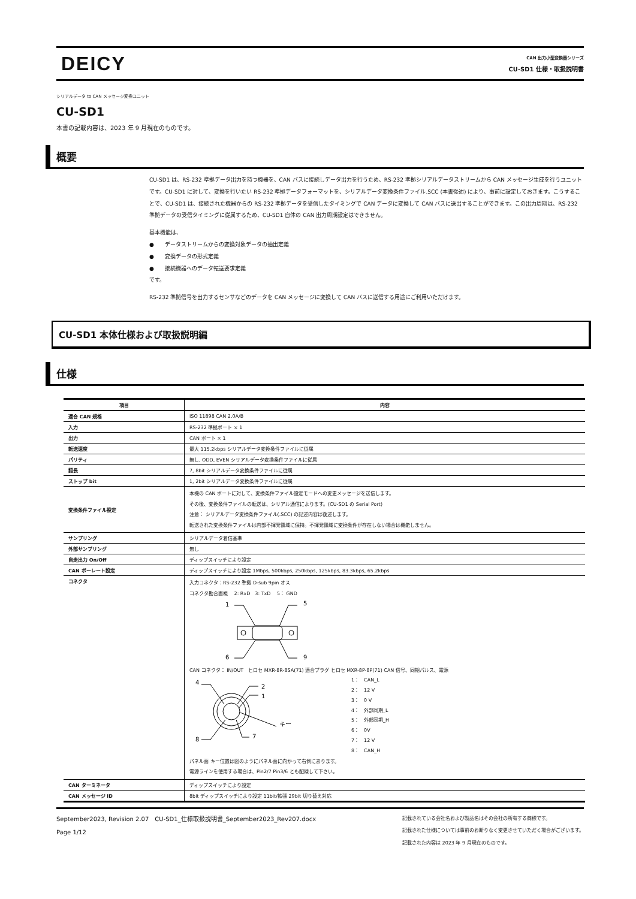DEICY
CAN 出力小型変換器シリーズ
CU-SD1 仕様・取扱説明書
シリアルデータ to CAN メッセージ変換ユニット
CU-SD1
本書の記載内容は、2023 年 9 月現在のものです。
概要
CU-SD1 は、RS-232 準拠データ出力を持つ機器を、CAN バスに接続しデータ出力を行うため、RS-232 準拠シリアルデータストリームから CAN メッセージ生成を行うユニットです。CU-SD1 に対して、変換を行いたい RS-232 準拠データフォーマットを、シリアルデータ変換条件ファイル.SCC (本書後述) により、事前に設定しておきます。こうすることで、CU-SD1 は、接続された機器からの RS-232 準拠データを受信したタイミングで CAN データに変換して CAN バスに送出することができます。この出力周期は、RS-232 準拠データの受信タイミングに従属するため、CU-SD1 自体の CAN 出力周期設定はできません。
基本機能は、
●　　データストリームからの変換対象データの抽出定義
●　　変換データの形式定義
●　　接続機器へのデータ転送要求定義
です。
RS-232 準拠信号を出力するセンサなどのデータを CAN メッセージに変換して CAN バスに送信する用途にご利用いただけます。
CU-SD1 本体仕様および取扱説明編
仕様
| 項目 | 内容 |
| --- | --- |
| 適合 CAN 規格 | ISO 11898 CAN 2.0A/B |
| 入力 | RS-232 準拠ポート × 1 |
| 出力 | CAN ポート × 1 |
| 転送速度 | 最大 115.2kbps シリアルデータ変換条件ファイルに従属 |
| パリティ | 無し, ODD, EVEN シリアルデータ変換条件ファイルに従属 |
| 語長 | 7, 8bit シリアルデータ変換条件ファイルに従属 |
| ストップ bit | 1, 2bit シリアルデータ変換条件ファイルに従属 |
| 変換条件ファイル設定 | 本機の CAN ポートに対して、変換条件ファイル設定モードへの変更メッセージを送信します。 その後、変換条件ファイルの転送は、シリアル通信によります。(CU-SD1 の Serial Port) 注意： シリアルデータ変換条件ファイル(.SCC) の記述内容は後述します。 転送された変換条件ファイルは内部不揮発領域に保持。不揮発領域に変換条件が存在しない場合は機能しません。 |
| サンプリング | シリアルデータ着信基準 |
| 外部サンプリング | 無し |
| 自走出力 On/Off | ディップスイッチにより設定 |
| CAN ボーレート設定 | ディップスイッチにより設定 1Mbps, 500kbps, 250kbps, 125kbps, 83.3kbps, 65.2kbps |
| コネクタ | 入力コネクタ：RS-232 準拠 D-sub 9pin オス コネクタ勘合面視 2: RxD 3: TxD 5： GND 1 5 6 9 CAN コネクタ： IN/OUT ヒロセ MXR-8R-8SA(71) 適合プラグ ヒロセ MXR-8P-8P(71) CAN 信号、同期パルス、電源 4 2 1 8 7 キー 1： CAN_L 2： 12 V 3： 0 V 4： 外部同期_L 5： 外部同期_H 6： 0V 7： 12 V 8： CAN_H パネル面 キー位置は図のようにパネル面に向かって右側にあります。 電源ラインを使用する場合は、Pin2/7 Pin3/6 とも配線して下さい。 |
| CAN ターミネータ | ディップスイッチにより設定 |
| CAN メッセージ ID | 8bit ディップスイッチにより設定 11bit/拡張 29bit 切り替え対応 |
September2023, Revision 2.07　CU-SD1_仕様取扱説明書_September2023_Rev207.docx
Page 1/12
記載されている会社名および製品名はその会社の所有する商標です。
記載された仕様については事前のお断りなく変更させていただく場合がございます。
記載された内容は 2023 年 9 月現在のものです。